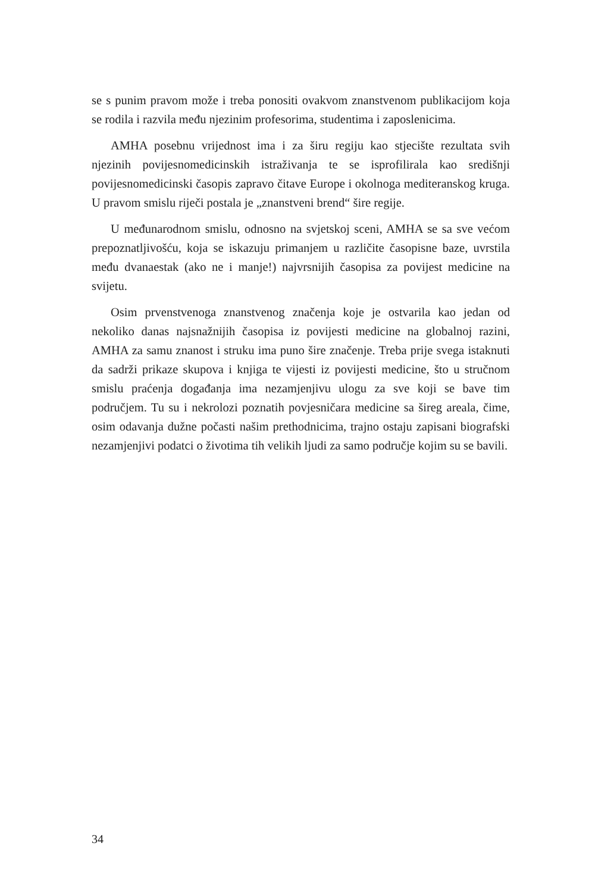se s punim pravom može i treba ponositi ovakvom znanstvenom publikacijom koja se rodila i razvila među njezinim profesorima, studentima i zaposlenicima.
AMHA posebnu vrijednost ima i za širu regiju kao stjecište rezultata svih njezinih povijesnomedicinskih istraživanja te se isprofilirala kao središnji povijesnomedicinski časopis zapravo čitave Europe i okolnoga mediteranskog kruga. U pravom smislu riječi postala je „znanstveni brend“ šire regije.
U međunarodnom smislu, odnosno na svjetskoj sceni, AMHA se sa sve većom prepoznatljivošću, koja se iskazuju primanjem u različite časopisne baze, uvrstila među dvanaestak (ako ne i manje!) najvrsnijih časopisa za povijest medicine na svijetu.
Osim prvenstvenoga znanstvenog značenja koje je ostvarila kao jedan od nekoliko danas najsnažnijih časopisa iz povijesti medicine na globalnoj razini, AMHA za samu znanost i struku ima puno šire značenje. Treba prije svega istaknuti da sadrži prikaze skupova i knjiga te vijesti iz povijesti medicine, što u stručnom smislu praćenja događanja ima nezamjenjivu ulogu za sve koji se bave tim područjem. Tu su i nekrolozi poznatih povjesničara medicine sa šireg areala, čime, osim odavanja dužne počasti našim prethodnicima, trajno ostaju zapisani biografski nezamjenjivi podatci o životima tih velikih ljudi za samo područje kojim su se bavili.
34